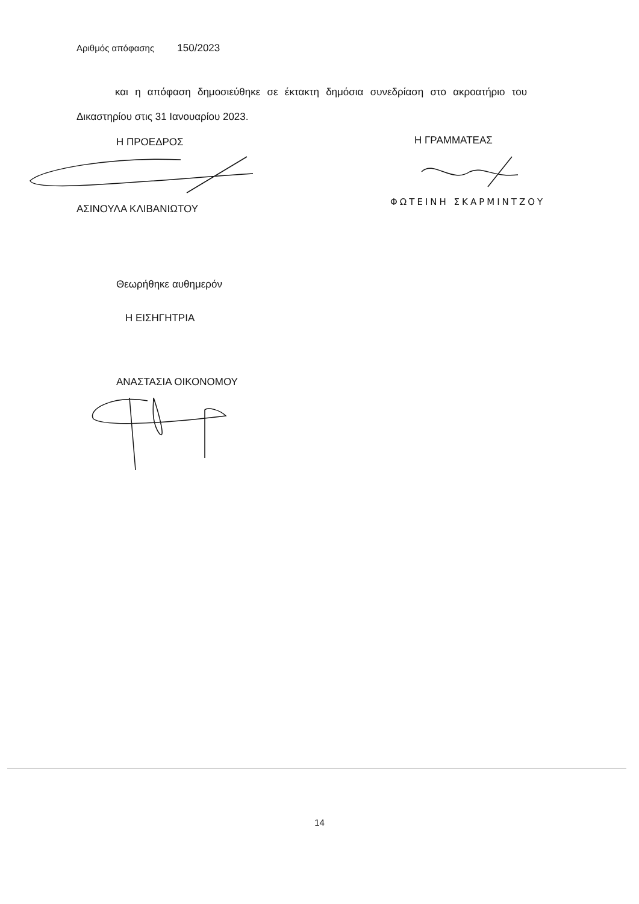Αριθμός απόφασης 150/2023
και η απόφαση δημοσιεύθηκε σε έκτακτη δημόσια συνεδρίαση στο ακροατήριο του Δικαστηρίου στις 31 Ιανουαρίου 2023.
Η ΠΡΟΕΔΡΟΣ Η ΓΡΑΜΜΑΤΕΑΣ
ΑΣΙΝΟΥΛΑ ΚΛΙΒΑΝΙΩΤΟΥ
ΦΩΤΕΙΝΗ ΣΚΑΡΜΙΝΤΖΟΥ
Θεωρήθηκε αυθημερόν
Η ΕΙΣΗΓΗΤΡΙΑ
ΑΝΑΣΤΑΣΙΑ ΟΙΚΟΝΟΜΟΥ
14